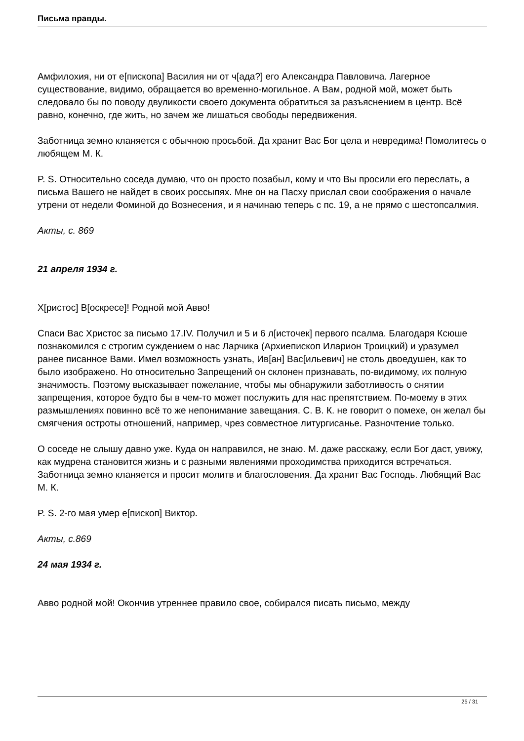Письма правды.
Амфилохия, ни от е[пископа] Василия ни от ч[ада?] его Александра Павловича. Лагерное существование, видимо, обращается во временно-могильное. А Вам, родной мой, может быть следовало бы по поводу двуликости своего документа обратиться за разъяснением в центр. Всё равно, конечно, где жить, но зачем же лишаться свободы передвижения.
Заботница земно кланяется с обычною просьбой. Да хранит Вас Бог цела и невредима! Помолитесь о любящем М. К.
P. S. Относительно соседа думаю, что он просто позабыл, кому и что Вы просили его переслать, а письма Вашего не найдет в своих россыпях. Мне он на Пасху прислал свои соображения о начале утрени от недели Фоминой до Вознесения, и я начинаю теперь с пс. 19, а не прямо с шестопсалмия.
Акты, с. 869
21 апреля 1934 г.
Х[ристос] В[оскресе]! Родной мой Авво!
Спаси Вас Христос за письмо 17.IV. Получил и 5 и 6 л[источек] первого псалма. Благодаря Ксюше познакомился с строгим суждением о нас Ларчика (Архиепископ Иларион Троицкий) и уразумел ранее писанное Вами. Имел возможность узнать, Ив[ан] Вас[ильевич] не столь двоедушен, как то было изображено. Но относительно Запрещений он склонен признавать, по-видимому, их полную значимость. Поэтому высказывает пожелание, чтобы мы обнаружили заботливость о снятии запрещения, которое будто бы в чем-то может послужить для нас препятствием. По-моему в этих размышлениях повинно всё то же непонимание завещания. С. В. К. не говорит о помехе, он желал бы смягчения остроты отношений, например, чрез совместное литургисанье. Разночтение только.
О соседе не слышу давно уже. Куда он направился, не знаю. М. даже расскажу, если Бог даст, увижу, как мудрена становится жизнь и с разными явлениями проходимства приходится встречаться. Заботница земно кланяется и просит молитв и благословения. Да хранит Вас Господь. Любящий Вас М. К.
P. S. 2-го мая умер е[пископ] Виктор.
Акты, с.869
24 мая 1934 г.
Авво родной мой! Окончив утреннее правило свое, собирался писать письмо, между
25 / 31